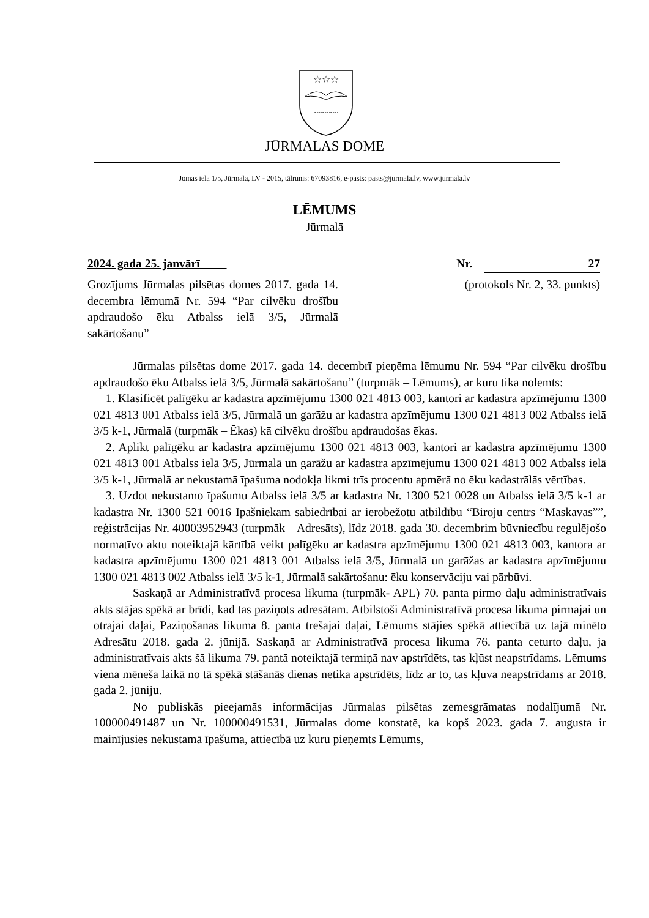☆☆☆
~~~~~~
JŪRMALAS DOME
Jomas iela 1/5, Jūrmala, LV - 2015, tālrunis: 67093816, e-pasts: pasts@jurmala.lv, www.jurmala.lv
LĒMUMS
Jūrmalā
2024. gada 25. janvārī Nr. 27
Grozījums Jūrmalas pilsētas domes 2017. gada 14. decembra lēmumā Nr. 594 “Par cilvēku drošību apdraudošo ēku Atbalss ielā 3/5, Jūrmalā sakārtošanu” (protokols Nr. 2, 33. punkts)
Jūrmalas pilsētas dome 2017. gada 14. decembrī pieņēma lēmumu Nr. 594 “Par cilvēku drošību apdraudošo ēku Atbalss ielā 3/5, Jūrmalā sakārtošanu” (turpmāk – Lēmums), ar kuru tika nolemts:
1. Klasificēt palīgēku ar kadastra apzīmējumu 1300 021 4813 003, kantori ar kadastra apzīmējumu 1300 021 4813 001 Atbalss ielā 3/5, Jūrmalā un garāžu ar kadastra apzīmējumu 1300 021 4813 002 Atbalss ielā 3/5 k-1, Jūrmalā (turpmāk – Ēkas) kā cilvēku drošību apdraudošas ēkas.
2. Aplikt palīgēku ar kadastra apzīmējumu 1300 021 4813 003, kantori ar kadastra apzīmējumu 1300 021 4813 001 Atbalss ielā 3/5, Jūrmalā un garāžu ar kadastra apzīmējumu 1300 021 4813 002 Atbalss ielā 3/5 k-1, Jūrmalā ar nekustamā īpašuma nodokļa likmi trīs procentu apmērā no ēku kadastrālās vērtības.
3. Uzdot nekustamo īpašumu Atbalss ielā 3/5 ar kadastra Nr. 1300 521 0028 un Atbalss ielā 3/5 k-1 ar kadastra Nr. 1300 521 0016 Īpašniekam sabiedrībai ar ierobežotu atbildību “Biroju centrs “Maskavas””, reģistrācijas Nr. 40003952943 (turpmāk – Adresāts), līdz 2018. gada 30. decembrim būvniecību regulējošo normatīvo aktu noteiktajā kārtībā veikt palīgēku ar kadastra apzīmējumu 1300 021 4813 003, kantora ar kadastra apzīmējumu 1300 021 4813 001 Atbalss ielā 3/5, Jūrmalā un garāžas ar kadastra apzīmējumu 1300 021 4813 002 Atbalss ielā 3/5 k-1, Jūrmalā sakārtošanu: ēku konservāciju vai pārbūvi.
Saskaņā ar Administratīvā procesa likuma (turpmāk- APL) 70. panta pirmo daļu administratīvais akts stājas spēkā ar brīdi, kad tas paziņots adresātam. Atbilstoši Administratīvā procesa likuma pirmajai un otrajai daļai, Paziņošanas likuma 8. panta trešajai daļai, Lēmums stājies spēkā attiecībā uz tajā minēto Adresātu 2018. gada 2. jūnijā. Saskaņā ar Administratīvā procesa likuma 76. panta ceturto daļu, ja administratīvais akts šā likuma 79. pantā noteiktajā termiņā nav apstrīdēts, tas kļūst neapstrīdams. Lēmums viena mēneša laikā no tā spēkā stāšanās dienas netika apstrīdēts, līdz ar to, tas kļuva neapstrīdams ar 2018. gada 2. jūniju.
No publiskās pieejamās informācijas Jūrmalas pilsētas zemesgrāmatas nodalījumā Nr. 100000491487 un Nr. 100000491531, Jūrmalas dome konstatē, ka kopš 2023. gada 7. augusta ir mainījusies nekustamā īpašuma, attiecībā uz kuru pieņemts Lēmums,